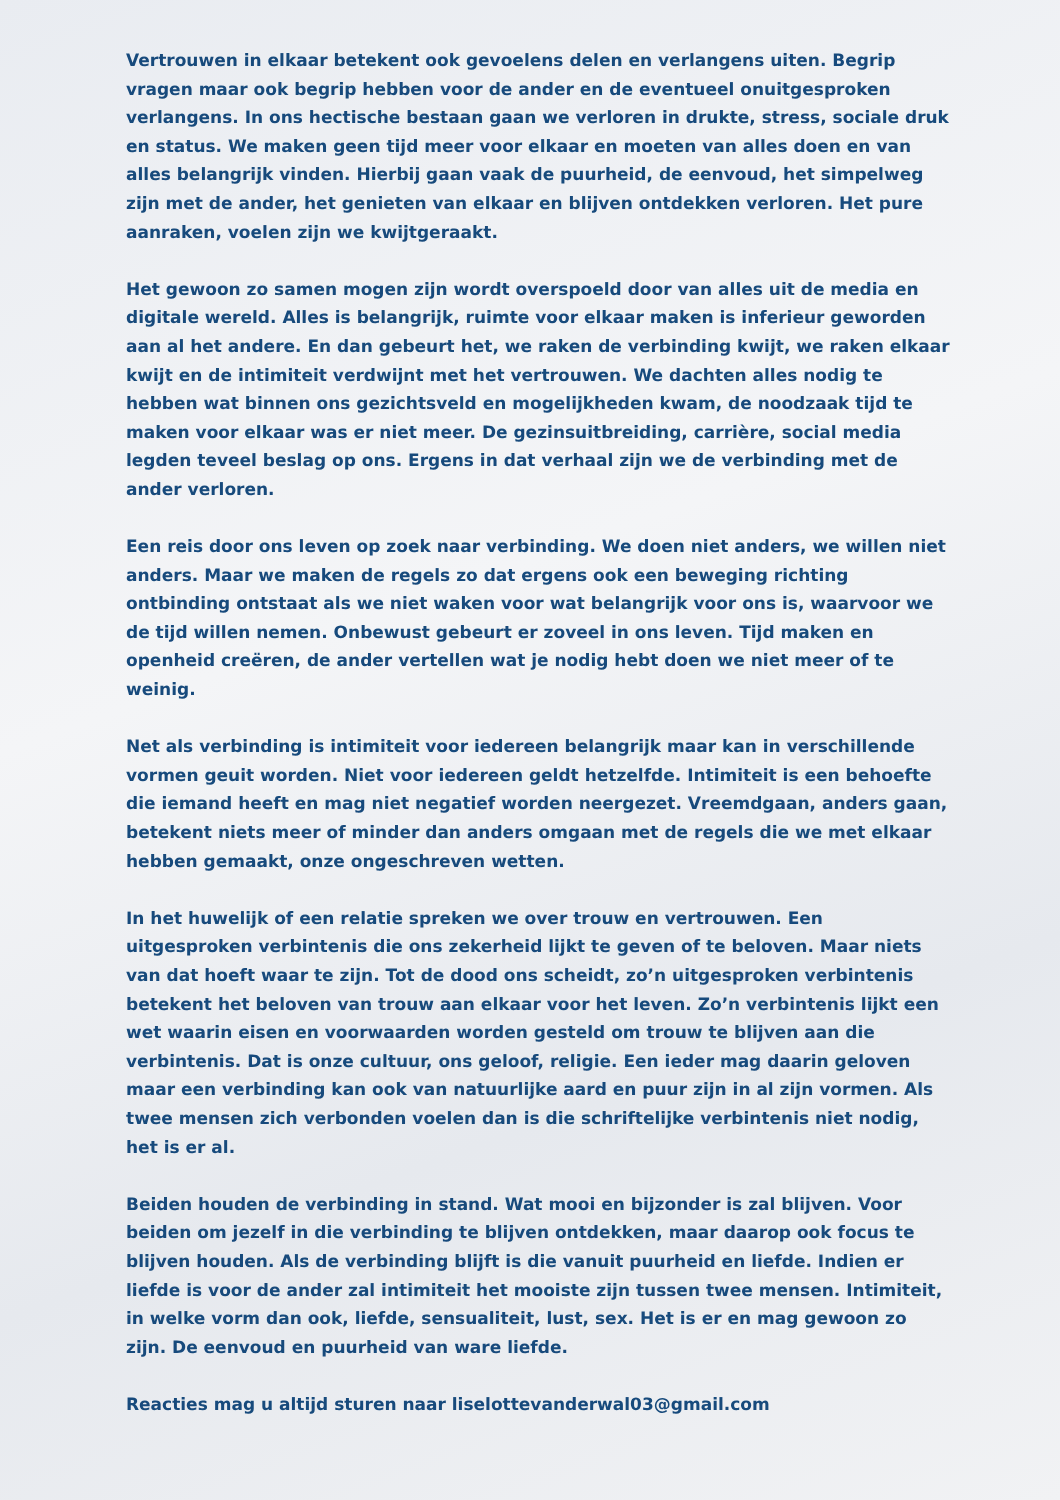Vertrouwen in elkaar betekent ook gevoelens delen en verlangens uiten. Begrip vragen maar ook begrip hebben voor de ander en de eventueel onuitgesproken verlangens. In ons hectische bestaan gaan we verloren in drukte, stress, sociale druk en status. We maken geen tijd meer voor elkaar en moeten van alles doen en van alles belangrijk vinden. Hierbij gaan vaak de puurheid, de eenvoud, het simpelweg zijn met de ander, het genieten van elkaar en blijven ontdekken verloren. Het pure aanraken, voelen zijn we kwijtgeraakt.
Het gewoon zo samen mogen zijn wordt overspoeld door van alles uit de media en digitale wereld. Alles is belangrijk, ruimte voor elkaar maken is inferieur geworden aan al het andere. En dan gebeurt het, we raken de verbinding kwijt, we raken elkaar kwijt en de intimiteit verdwijnt met het vertrouwen. We dachten alles nodig te hebben wat binnen ons gezichtsveld en mogelijkheden kwam, de noodzaak tijd te maken voor elkaar was er niet meer. De gezinsuitbreiding, carrière, social media legden teveel beslag op ons. Ergens in dat verhaal zijn we de verbinding met de ander verloren.
Een reis door ons leven op zoek naar verbinding. We doen niet anders, we willen niet anders. Maar we maken de regels zo dat ergens ook een beweging richting ontbinding ontstaat als we niet waken voor wat belangrijk voor ons is, waarvoor we de tijd willen nemen. Onbewust gebeurt er zoveel in ons leven. Tijd maken en openheid creëren, de ander vertellen wat je nodig hebt doen we niet meer of te weinig.
Net als verbinding is intimiteit voor iedereen belangrijk maar kan in verschillende vormen geuit worden. Niet voor iedereen geldt hetzelfde. Intimiteit is een behoefte die iemand heeft en mag niet negatief worden neergezet. Vreemdgaan, anders gaan, betekent niets meer of minder dan anders omgaan met de regels die we met elkaar hebben gemaakt, onze ongeschreven wetten.
In het huwelijk of een relatie spreken we over trouw en vertrouwen. Een uitgesproken verbintenis die ons zekerheid lijkt te geven of te beloven. Maar niets van dat hoeft waar te zijn. Tot de dood ons scheidt, zo’n uitgesproken verbintenis betekent het beloven van trouw aan elkaar voor het leven. Zo’n verbintenis lijkt een wet waarin eisen en voorwaarden worden gesteld om trouw te blijven aan die verbintenis. Dat is onze cultuur, ons geloof, religie. Een ieder mag daarin geloven maar een verbinding kan ook van natuurlijke aard en puur zijn in al zijn vormen. Als twee mensen zich verbonden voelen dan is die schriftelijke verbintenis niet nodig, het is er al.
Beiden houden de verbinding in stand. Wat mooi en bijzonder is zal blijven. Voor beiden om jezelf in die verbinding te blijven ontdekken, maar daarop ook focus te blijven houden. Als de verbinding blijft is die vanuit puurheid en liefde. Indien er liefde is voor de ander zal intimiteit het mooiste zijn tussen twee mensen. Intimiteit, in welke vorm dan ook, liefde, sensualiteit, lust, sex. Het is er en mag gewoon zo zijn. De eenvoud en puurheid van ware liefde.
Reacties mag u altijd sturen naar liselottevanderwal03@gmail.com